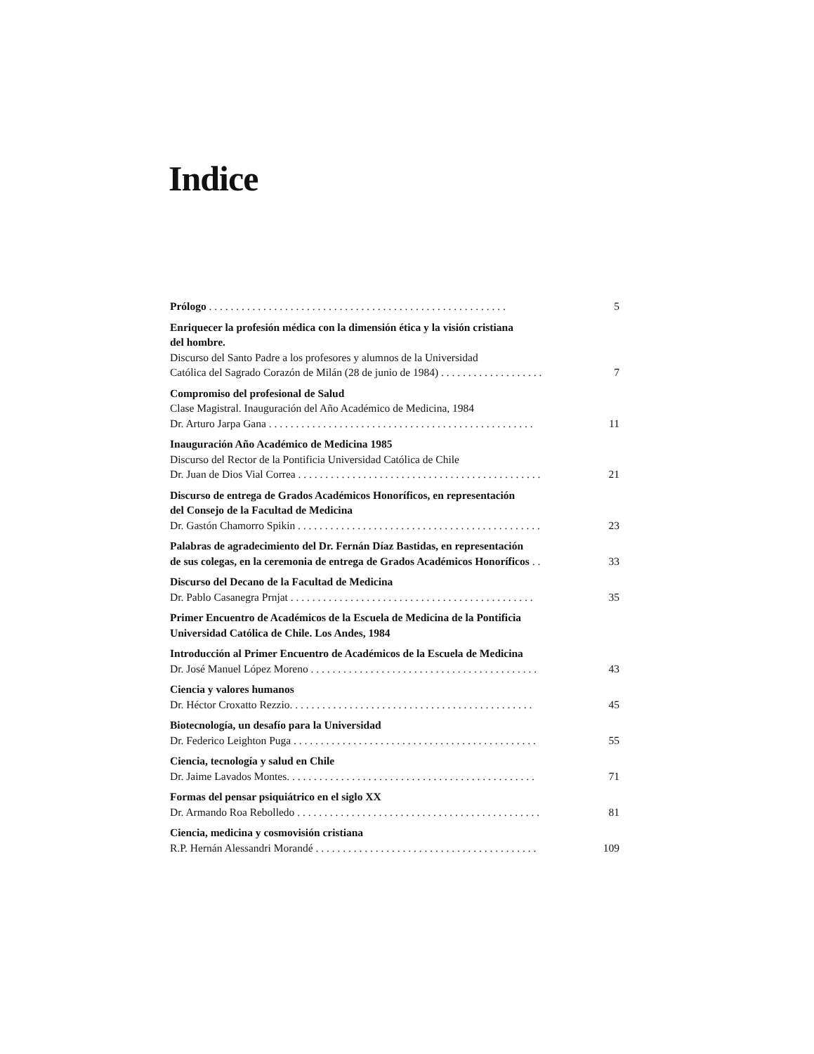Indice
Prólogo . . . . . . . . . . . . . . . . . . . . . . . . . . . . . . . . . . . . . . . . . . . . . . . . . . . . . . . 5
Enriquecer la profesión médica con la dimensión ética y la visión cristiana
del hombre.
Discurso del Santo Padre a los profesores y alumnos de la Universidad
Católica del Sagrado Corazón de Milán (28 de junio de 1984) . . . . . . . . . . . . . . . . . . . 7
Compromiso del profesional de Salud
Clase Magistral. Inauguración del Año Académico de Medicina, 1984
Dr. Arturo Jarpa Gana . . . . . . . . . . . . . . . . . . . . . . . . . . . . . . . . . . . . . . . . . . . . . . . . . 11
Inauguración Año Académico de Medicina 1985
Discurso del Rector de la Pontificia Universidad Católica de Chile
Dr. Juan de Dios Vial Correa . . . . . . . . . . . . . . . . . . . . . . . . . . . . . . . . . . . . . . . . . . . . . 21
Discurso de entrega de Grados Académicos Honoríficos, en representación
del Consejo de la Facultad de Medicina
Dr. Gastón Chamorro Spikin . . . . . . . . . . . . . . . . . . . . . . . . . . . . . . . . . . . . . . . . . . . . . 23
Palabras de agradecimiento del Dr. Fernán Díaz Bastidas, en representación
de sus colegas, en la ceremonia de entrega de Grados Académicos Honoríficos . . 33
Discurso del Decano de la Facultad de Medicina
Dr. Pablo Casanegra Prnjat . . . . . . . . . . . . . . . . . . . . . . . . . . . . . . . . . . . . . . . . . . . . . 35
Primer Encuentro de Académicos de la Escuela de Medicina de la Pontificia
Universidad Católica de Chile. Los Andes, 1984
Introducción al Primer Encuentro de Académicos de la Escuela de Medicina
Dr. José Manuel López Moreno . . . . . . . . . . . . . . . . . . . . . . . . . . . . . . . . . . . . . . . . . . 43
Ciencia y valores humanos
Dr. Héctor Croxatto Rezzio. . . . . . . . . . . . . . . . . . . . . . . . . . . . . . . . . . . . . . . . . . . . . 45
Biotecnología, un desafío para la Universidad
Dr. Federico Leighton Puga . . . . . . . . . . . . . . . . . . . . . . . . . . . . . . . . . . . . . . . . . . . . . 55
Ciencia, tecnología y salud en Chile
Dr. Jaime Lavados Montes. . . . . . . . . . . . . . . . . . . . . . . . . . . . . . . . . . . . . . . . . . . . . . 71
Formas del pensar psiquiátrico en el siglo XX
Dr. Armando Roa Rebolledo . . . . . . . . . . . . . . . . . . . . . . . . . . . . . . . . . . . . . . . . . . . . . 81
Ciencia, medicina y cosmovisión cristiana
R.P. Hernán Alessandri Morandé . . . . . . . . . . . . . . . . . . . . . . . . . . . . . . . . . . . . . . . . . 109